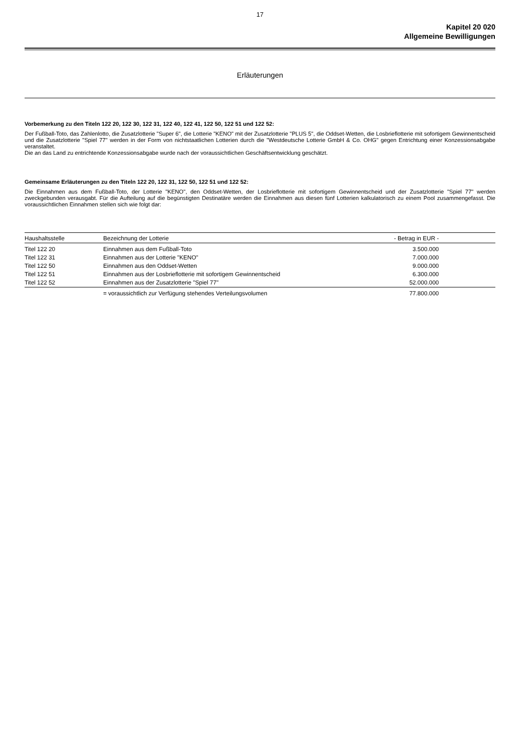17
Kapitel 20 020
Allgemeine Bewilligungen
Erläuterungen
Vorbemerkung zu den Titeln 122 20, 122 30, 122 31, 122 40, 122 41, 122 50, 122 51 und 122 52:
Der Fußball-Toto, das Zahlenlotto, die Zusatzlotterie "Super 6", die Lotterie "KENO" mit der Zusatzlotterie "PLUS 5", die Oddset-Wetten, die Losbrieflotterie mit sofortigem Gewinnentscheid und die Zusatzlotterie "Spiel 77" werden in der Form von nichtstaatlichen Lotterien durch die "Westdeutsche Lotterie GmbH & Co. OHG" gegen Entrichtung einer Konzessionsabgabe veranstaltet.
Die an das Land zu entrichtende Konzessionsabgabe wurde nach der voraussichtlichen Geschäftsentwicklung geschätzt.
Gemeinsame Erläuterungen zu den Titeln 122 20, 122 31, 122 50, 122 51 und 122 52:
Die Einnahmen aus dem Fußball-Toto, der Lotterie "KENO", den Oddset-Wetten, der Losbrieflotterie mit sofortigem Gewinnentscheid und der Zusatzlotterie "Spiel 77" werden zweckgebunden verausgabt. Für die Aufteilung auf die begünstigten Destinatäre werden die Einnahmen aus diesen fünf Lotterien kalkulatorisch zu einem Pool zusammengefasst. Die voraussichtlichen Einnahmen stellen sich wie folgt dar:
| Haushaltsstelle | Bezeichnung der Lotterie | - Betrag in EUR - |
| --- | --- | --- |
| Titel 122 20 | Einnahmen aus dem Fußball-Toto | 3.500.000 |
| Titel 122 31 | Einnahmen aus der Lotterie "KENO" | 7.000.000 |
| Titel 122 50 | Einnahmen aus den Oddset-Wetten | 9.000.000 |
| Titel 122 51 | Einnahmen aus der Losbrieflotterie mit sofortigem Gewinnentscheid | 6.300.000 |
| Titel 122 52 | Einnahmen aus der Zusatzlotterie "Spiel 77" | 52.000.000 |
| | = voraussichtlich zur Verfügung stehendes Verteilungsvolumen | 77.800.000 |